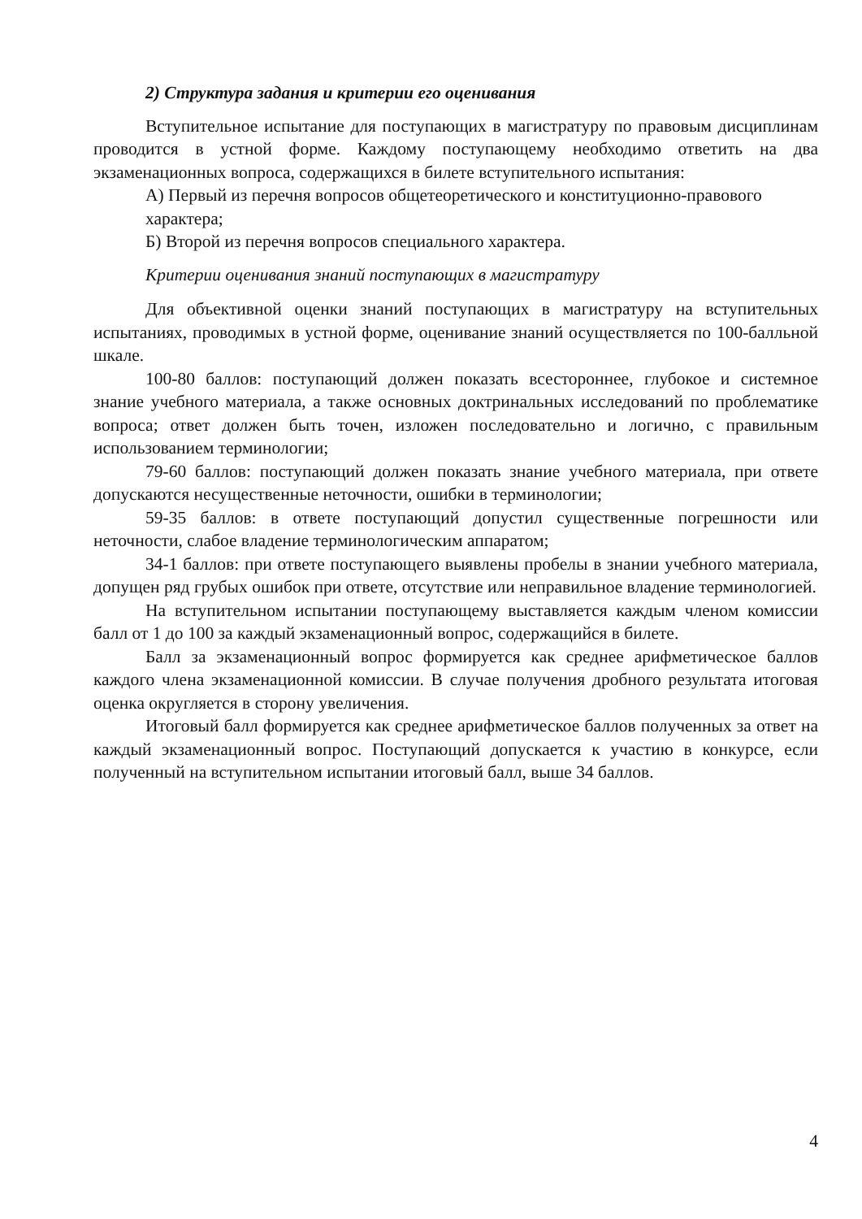2) Структура задания и критерии его оценивания
Вступительное испытание для поступающих в магистратуру по правовым дисциплинам проводится в устной форме. Каждому поступающему необходимо ответить на два экзаменационных вопроса, содержащихся в билете вступительного испытания:
А) Первый из перечня вопросов общетеоретического и конституционно-правового характера;
Б) Второй из перечня вопросов специального характера.
Критерии оценивания знаний поступающих в магистратуру
Для объективной оценки знаний поступающих в магистратуру на вступительных испытаниях, проводимых в устной форме, оценивание знаний осуществляется по 100-балльной шкале.
100-80 баллов: поступающий должен показать всестороннее, глубокое и системное знание учебного материала, а также основных доктринальных исследований по проблематике вопроса; ответ должен быть точен, изложен последовательно и логично, с правильным использованием терминологии;
79-60 баллов: поступающий должен показать знание учебного материала, при ответе допускаются несущественные неточности, ошибки в терминологии;
59-35 баллов: в ответе поступающий допустил существенные погрешности или неточности, слабое владение терминологическим аппаратом;
34-1 баллов: при ответе поступающего выявлены пробелы в знании учебного материала, допущен ряд грубых ошибок при ответе, отсутствие или неправильное владение терминологией.
На вступительном испытании поступающему выставляется каждым членом комиссии балл от 1 до 100 за каждый экзаменационный вопрос, содержащийся в билете.
Балл за экзаменационный вопрос формируется как среднее арифметическое баллов каждого члена экзаменационной комиссии. В случае получения дробного результата итоговая оценка округляется в сторону увеличения.
Итоговый балл формируется как среднее арифметическое баллов полученных за ответ на каждый экзаменационный вопрос. Поступающий допускается к участию в конкурсе, если полученный на вступительном испытании итоговый балл, выше 34 баллов.
4